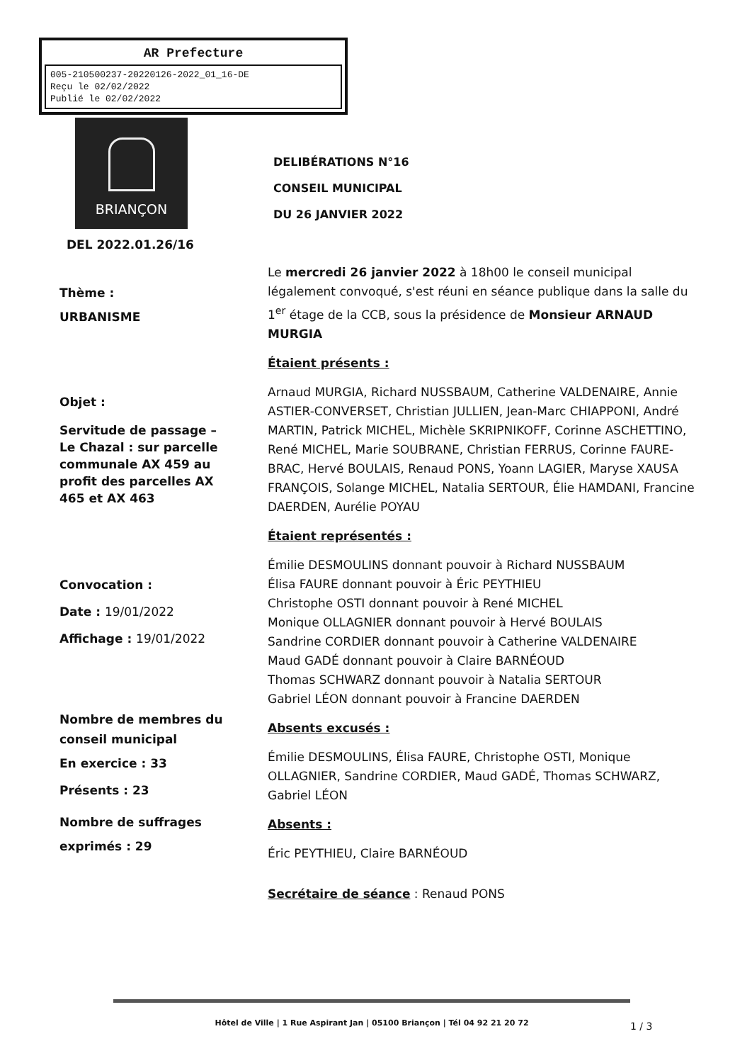AR Prefecture
005-210500237-20220126-2022_01_16-DE
Reçu le 02/02/2022
Publié le 02/02/2022
BRIANÇON
DEL 2022.01.26/16
Thème :
URBANISME
Objet :
Servitude de passage – Le Chazal : sur parcelle communale AX 459 au profit des parcelles AX 465 et AX 463
Convocation :
Date : 19/01/2022
Affichage : 19/01/2022
Nombre de membres du conseil municipal
En exercice : 33
Présents : 23
Nombre de suffrages exprimés : 29
DELIBÉRATIONS N°16
CONSEIL MUNICIPAL
DU 26 JANVIER 2022
Le mercredi 26 janvier 2022 à 18h00 le conseil municipal légalement convoqué, s'est réuni en séance publique dans la salle du 1<sup>er</sup> étage de la CCB, sous la présidence de Monsieur ARNAUD MURGIA
Étaient présents :
Arnaud MURGIA, Richard NUSSBAUM, Catherine VALDENAIRE, Annie ASTIER-CONVERSET, Christian JULLIEN, Jean-Marc CHIAPPONI, André MARTIN, Patrick MICHEL, Michèle SKRIPNIKOFF, Corinne ASCHETTINO, René MICHEL, Marie SOUBRANE, Christian FERRUS, Corinne FAURE-BRAC, Hervé BOULAIS, Renaud PONS, Yoann LAGIER, Maryse XAUSA FRANÇOIS, Solange MICHEL, Natalia SERTOUR, Élie HAMDANI, Francine DAERDEN, Aurélie POYAU
Étaient représentés :
Émilie DESMOULINS donnant pouvoir à Richard NUSSBAUM
Élisa FAURE donnant pouvoir à Éric PEYTHIEU
Christophe OSTI donnant pouvoir à René MICHEL
Monique OLLAGNIER donnant pouvoir à Hervé BOULAIS
Sandrine CORDIER donnant pouvoir à Catherine VALDENAIRE
Maud GADÉ donnant pouvoir à Claire BARNÉOUD
Thomas SCHWARZ donnant pouvoir à Natalia SERTOUR
Gabriel LÉON donnant pouvoir à Francine DAERDEN
Absents excusés :
Émilie DESMOULINS, Élisa FAURE, Christophe OSTI, Monique OLLAGNIER, Sandrine CORDIER, Maud GADÉ, Thomas SCHWARZ, Gabriel LÉON
Absents :
Éric PEYTHIEU, Claire BARNÉOUD
Secrétaire de séance : Renaud PONS
Hôtel de Ville | 1 Rue Aspirant Jan | 05100 Briançon | Tél 04 92 21 20 72
1 / 3